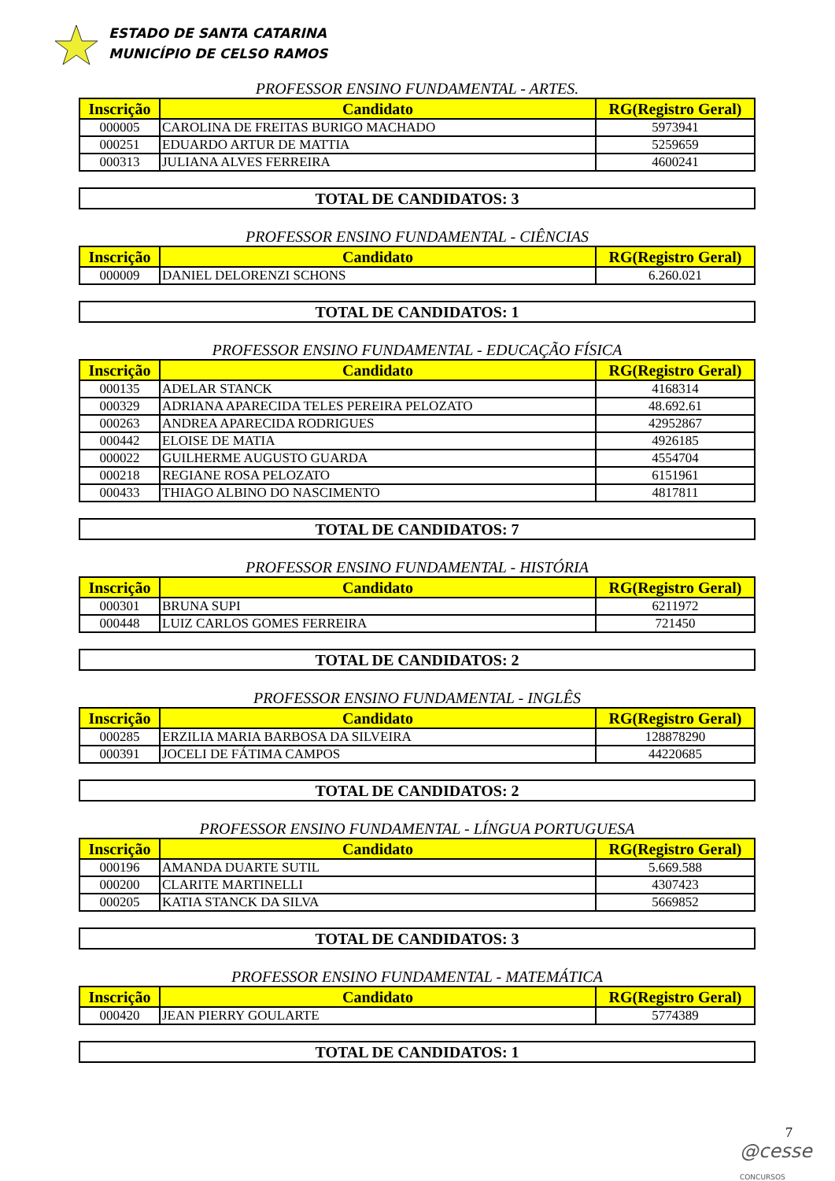ESTADO DE SANTA CATARINA
MUNICÍPIO DE CELSO RAMOS
PROFESSOR ENSINO FUNDAMENTAL - ARTES.
| Inscrição | Candidato | RG(Registro Geral) |
| --- | --- | --- |
| 000005 | CAROLINA DE FREITAS BURIGO MACHADO | 5973941 |
| 000251 | EDUARDO ARTUR DE MATTIA | 5259659 |
| 000313 | JULIANA ALVES FERREIRA | 4600241 |
TOTAL DE CANDIDATOS: 3
PROFESSOR ENSINO FUNDAMENTAL - CIÊNCIAS
| Inscrição | Candidato | RG(Registro Geral) |
| --- | --- | --- |
| 000009 | DANIEL DELORENZI SCHONS | 6.260.021 |
TOTAL DE CANDIDATOS: 1
PROFESSOR ENSINO FUNDAMENTAL - EDUCAÇÃO FÍSICA
| Inscrição | Candidato | RG(Registro Geral) |
| --- | --- | --- |
| 000135 | ADELAR STANCK | 4168314 |
| 000329 | ADRIANA APARECIDA TELES PEREIRA PELOZATO | 48.692.61 |
| 000263 | ANDREA APARECIDA RODRIGUES | 42952867 |
| 000442 | ELOISE DE MATIA | 4926185 |
| 000022 | GUILHERME AUGUSTO GUARDA | 4554704 |
| 000218 | REGIANE ROSA PELOZATO | 6151961 |
| 000433 | THIAGO ALBINO DO NASCIMENTO | 4817811 |
TOTAL DE CANDIDATOS: 7
PROFESSOR ENSINO FUNDAMENTAL - HISTÓRIA
| Inscrição | Candidato | RG(Registro Geral) |
| --- | --- | --- |
| 000301 | BRUNA SUPI | 6211972 |
| 000448 | LUIZ CARLOS GOMES FERREIRA | 721450 |
TOTAL DE CANDIDATOS: 2
PROFESSOR ENSINO FUNDAMENTAL - INGLÊS
| Inscrição | Candidato | RG(Registro Geral) |
| --- | --- | --- |
| 000285 | ERZILIA MARIA BARBOSA DA SILVEIRA | 128878290 |
| 000391 | JOCELI DE FÁTIMA CAMPOS | 44220685 |
TOTAL DE CANDIDATOS: 2
PROFESSOR ENSINO FUNDAMENTAL - LÍNGUA PORTUGUESA
| Inscrição | Candidato | RG(Registro Geral) |
| --- | --- | --- |
| 000196 | AMANDA DUARTE SUTIL | 5.669.588 |
| 000200 | CLARITE MARTINELLI | 4307423 |
| 000205 | KATIA STANCK DA SILVA | 5669852 |
TOTAL DE CANDIDATOS: 3
PROFESSOR ENSINO FUNDAMENTAL - MATEMÁTICA
| Inscrição | Candidato | RG(Registro Geral) |
| --- | --- | --- |
| 000420 | JEAN PIERRY GOULARTE | 5774389 |
TOTAL DE CANDIDATOS: 1
7
@cesse CONCURSOS